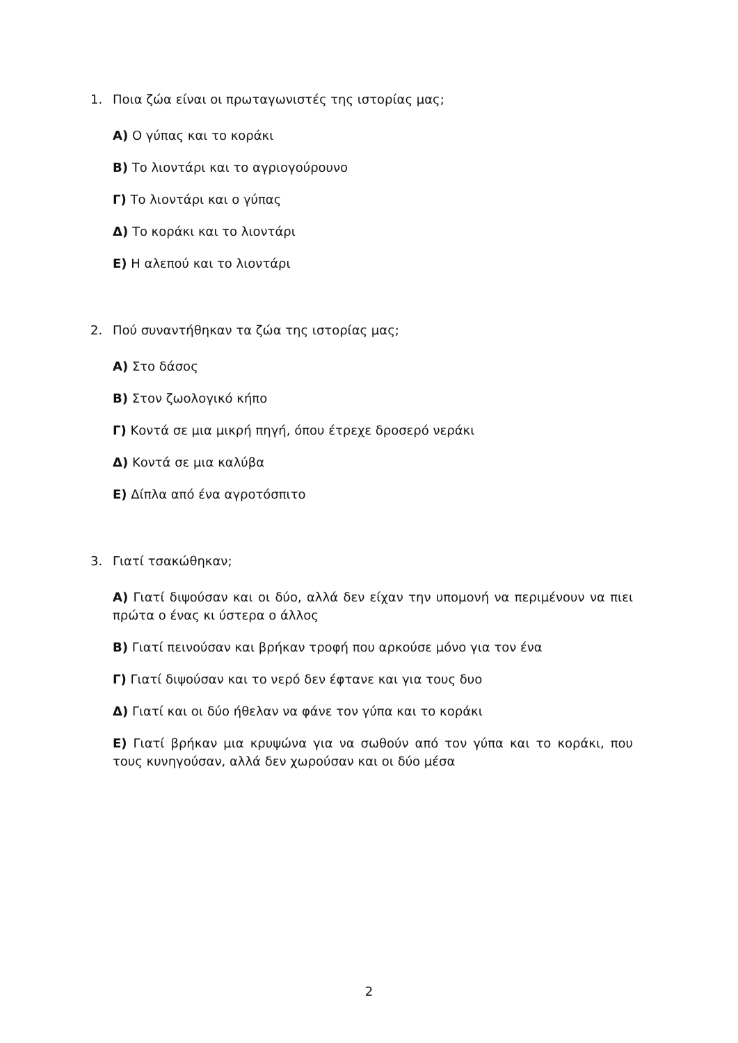1. Ποια ζώα είναι οι πρωταγωνιστές της ιστορίας μας;
Α) Ο γύπας και το κοράκι
Β) Το λιοντάρι και το αγριογούρουνο
Γ) Το λιοντάρι και ο γύπας
Δ) Το κοράκι και το λιοντάρι
Ε) Η αλεπού και το λιοντάρι
2. Πού συναντήθηκαν τα ζώα της ιστορίας μας;
Α) Στο δάσος
Β) Στον ζωολογικό κήπο
Γ) Κοντά σε μια μικρή πηγή, όπου έτρεχε δροσερό νεράκι
Δ) Κοντά σε μια καλύβα
Ε) Δίπλα από ένα αγροτόσπιτο
3. Γιατί τσακώθηκαν;
Α) Γιατί διψούσαν και οι δύο, αλλά δεν είχαν την υπομονή να περιμένουν να πιει πρώτα ο ένας κι ύστερα ο άλλος
Β) Γιατί πεινούσαν και βρήκαν τροφή που αρκούσε μόνο για τον ένα
Γ) Γιατί διψούσαν και το νερό δεν έφτανε και για τους δυο
Δ) Γιατί και οι δύο ήθελαν να φάνε τον γύπα και το κοράκι
Ε) Γιατί βρήκαν μια κρυψώνα για να σωθούν από τον γύπα και το κοράκι, που τους κυνηγούσαν, αλλά δεν χωρούσαν και οι δύο μέσα
2